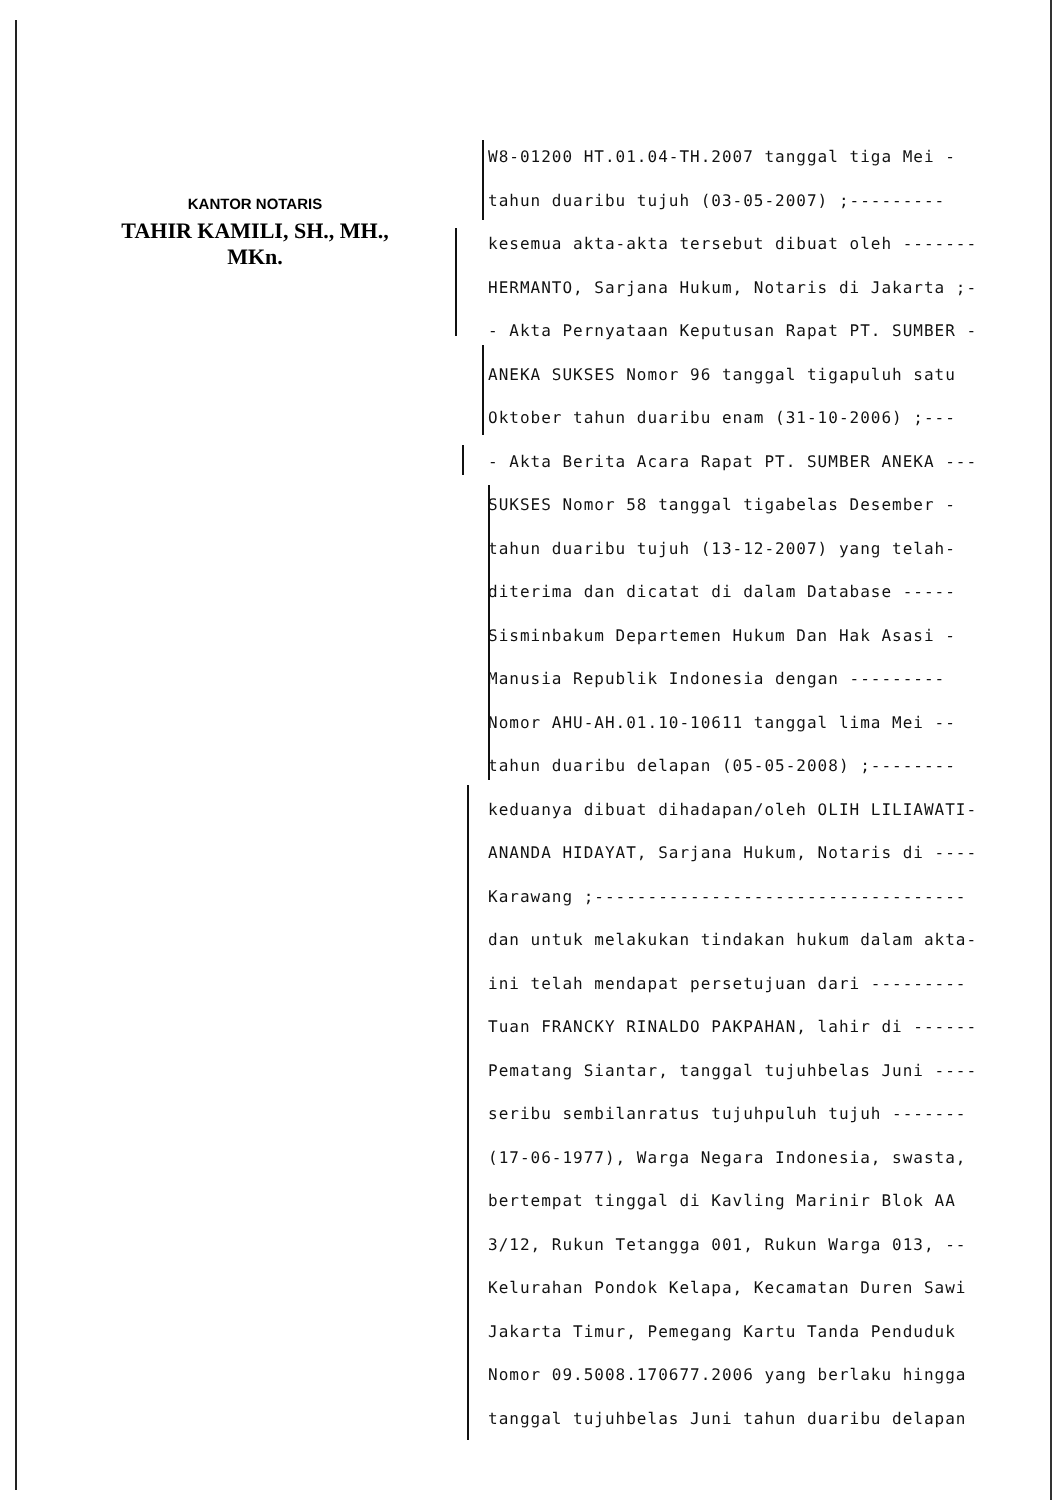KANTOR NOTARIS
TAHIR KAMILI, SH., MH., MKn.
W8-01200 HT.01.04-TH.2007 tanggal tiga Mei -
tahun duaribu tujuh (03-05-2007) ;---------
kesemua akta-akta tersebut dibuat oleh -------
HERMANTO, Sarjana Hukum, Notaris di Jakarta ;-
- Akta Pernyataan Keputusan Rapat PT. SUMBER -
ANEKA SUKSES Nomor 96 tanggal tigapuluh satu
Oktober tahun duaribu enam (31-10-2006) ;---
- Akta Berita Acara Rapat PT. SUMBER ANEKA ---
SUKSES Nomor 58 tanggal tigabelas Desember -
tahun duaribu tujuh (13-12-2007) yang telah-
diterima dan dicatat di dalam Database -----
Sisminbakum Departemen Hukum Dan Hak Asasi -
Manusia Republik Indonesia dengan ---------
Nomor AHU-AH.01.10-10611 tanggal lima Mei --
tahun duaribu delapan (05-05-2008) ;--------
keduanya dibuat dihadapan/oleh OLIH LILIAWATI-
ANANDA HIDAYAT, Sarjana Hukum, Notaris di ----
Karawang ;-----------------------------------
dan untuk melakukan tindakan hukum dalam akta-
ini telah mendapat persetujuan dari ---------
Tuan FRANCKY RINALDO PAKPAHAN, lahir di ------
Pematang Siantar, tanggal tujuhbelas Juni ----
seribu sembilanratus tujuhpuluh tujuh -------
(17-06-1977), Warga Negara Indonesia, swasta,
bertempat tinggal di Kavling Marinir Blok AA
3/12, Rukun Tetangga 001, Rukun Warga 013, --
Kelurahan Pondok Kelapa, Kecamatan Duren Sawi
Jakarta Timur, Pemegang Kartu Tanda Penduduk
Nomor 09.5008.170677.2006 yang berlaku hingga
tanggal tujuhbelas Juni tahun duaribu delapan